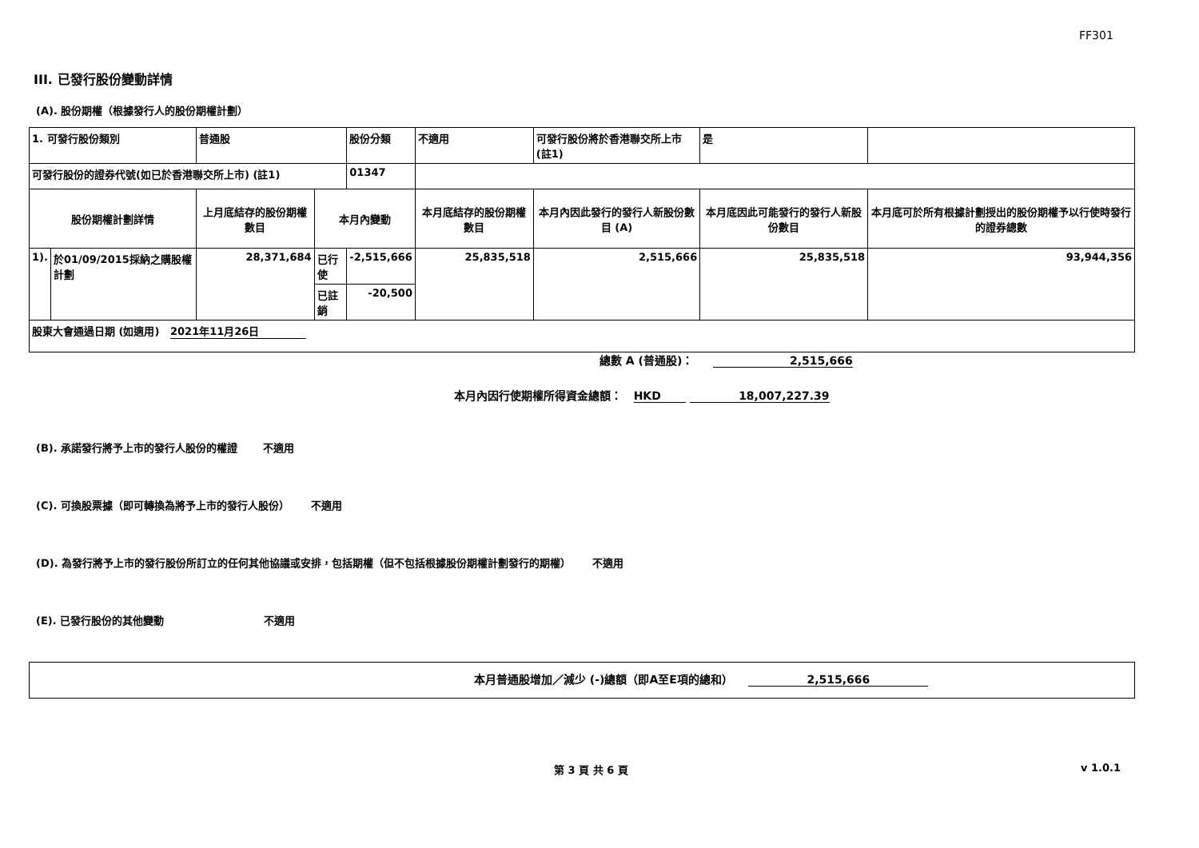FF301
III. 已發行股份變動詳情
(A). 股份期權（根據發行人的股份期權計劃）
| 1. 可發行股份類別 | | 普通股 | | 股份分類 | 不適用 | | 可發行股份將於香港聯交所上市 (註1) | | 是 | |
| 可發行股份的證券代號(如已於香港聯交所上市) (註1) | | | | 01347 | | | | | | |
| 股份期權計劃詳情 | | 上月底結存的股份期權數目 | 本月內變動 | | | 本月底結存的股份期權數目 | 本月內因此發行的發行人新股份數目 (A) | 本月底因此可能發行的發行人新股份數目 | | 本月底可於所有根據計劃授出的股份期權予以行使時發行的證券總數 |
| 1). | 於01/09/2015採納之購股權計劃 | 28,371,684 | 已行使 | -2,515,666 | | 25,835,518 | 2,515,666 | 25,835,518 | | 93,944,356 |
| | | | 已註銷 | -20,500 | | | | | | |
| 股東大會通過日期 (如適用) 2021年11月26日 | | | | | | | | | | |
總數 A (普通股)： 2,515,666
本月內因行使期權所得資金總額： HKD 18,007,227.39
(B). 承諾發行將予上市的發行人股份的權證 不適用
(C). 可換股票據（即可轉換為將予上市的發行人股份） 不適用
(D). 為發行將予上市的發行股份所訂立的任何其他協議或安排，包括期權（但不包括根據股份期權計劃發行的期權） 不適用
(E). 已發行股份的其他變動 不適用
本月普通股增加／減少 (-)總額（即A至E項的總和） 2,515,666
第 3 頁 共 6 頁 v 1.0.1